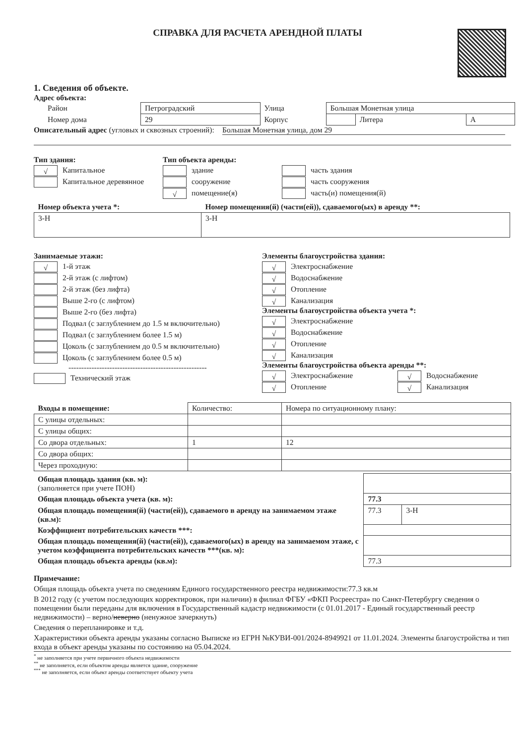СПРАВКА ДЛЯ РАСЧЕТА АРЕНДНОЙ ПЛАТЫ
1. Сведения об объекте.
Адрес объекта:
| Район | Петроградский | Улица | Большая Монетная улица | | |
| Номер дома | 29 | Корпус | | Литера | А |
Описательный адрес (угловых и сквозных строений):
Большая Монетная улица, дом 29
Тип здания:
√ Капитальное
Капитальное деревянное
Тип объекта аренды:
здание
сооружение
√ помещение(я)
часть здания
часть сооружения
часть(и) помещения(й)
| Номер объекта учета *: | Номер помещения(й) (части(ей)), сдаваемого(ых) в аренду **: |
| 3-Н | 3-Н |
Занимаемые этажи:
√ 1-й этаж
2-й этаж (с лифтом)
2-й этаж (без лифта)
Выше 2-го (с лифтом)
Выше 2-го (без лифта)
Подвал (с заглублением до 1.5 м включительно)
Подвал (с заглублением более 1.5 м)
Цоколь (с заглублением до 0.5 м включительно)
Цоколь (с заглублением более 0.5 м)
------------------------------------------------------
Технический этаж
Элементы благоустройства здания:
√ Электроснабжение
√ Водоснабжение
√ Отопление
√ Канализация
Элементы благоустройства объекта учета *:
√ Электроснабжение
√ Водоснабжение
√ Отопление
√ Канализация
Элементы благоустройства объекта аренды **:
√ Электроснабжение √ Водоснабжение
√ Отопление √ Канализация
| Входы в помещение: | Количество: | Номера по ситуационному плану: |
| С улицы отдельных: | | |
| С улицы общих: | | |
| Со двора отдельных: | 1 | 12 |
| Со двора общих: | | |
| Через проходную: | | |
| Общая площадь здания (кв. м): (заполняется при учете ПОН) | | |
| Общая площадь объекта учета (кв. м): | 77.3 | |
| Общая площадь помещения(й) (части(ей)), сдаваемого в аренду на занимаемом этаже (кв.м): | 77.3 | 3-Н |
| Коэффициент потребительских качеств ***: | | |
| Общая площадь помещения(й) (части(ей)), сдаваемого(ых) в аренду на занимаемом этаже, с учетом коэффициента потребительских качеств ***(кв. м): | | |
| Общая площадь объекта аренды (кв.м): | 77.3 | |
Примечание:
Общая площадь объекта учета по сведениям Единого государственного реестра недвижимости:77.3 кв.м
В 2012 году (с учетом последующих корректировок, при наличии) в филиал ФГБУ «ФКП Росреестра» по Санкт-Петербургу сведения о помещении были переданы для включения в Государственный кадастр недвижимости (с 01.01.2017 - Единый государственный реестр недвижимости) – верно/неверно (ненужное зачеркнуть)
Сведения о перепланировке и т.д.
Характеристики объекта аренды указаны согласно Выписке из ЕГРН №КУВИ-001/2024-8949921 от 11.01.2024. Элементы благоустройства и тип входа в объект аренды указаны по состоянию на 05.04.2024.
<sup>*</sup> не заполняется при учете первичного объекта недвижимости
<sup>**</sup> не заполняется, если объектом аренды является здание, сооружение
<sup>***</sup> не заполняется, если объект аренды соответствует объекту учета